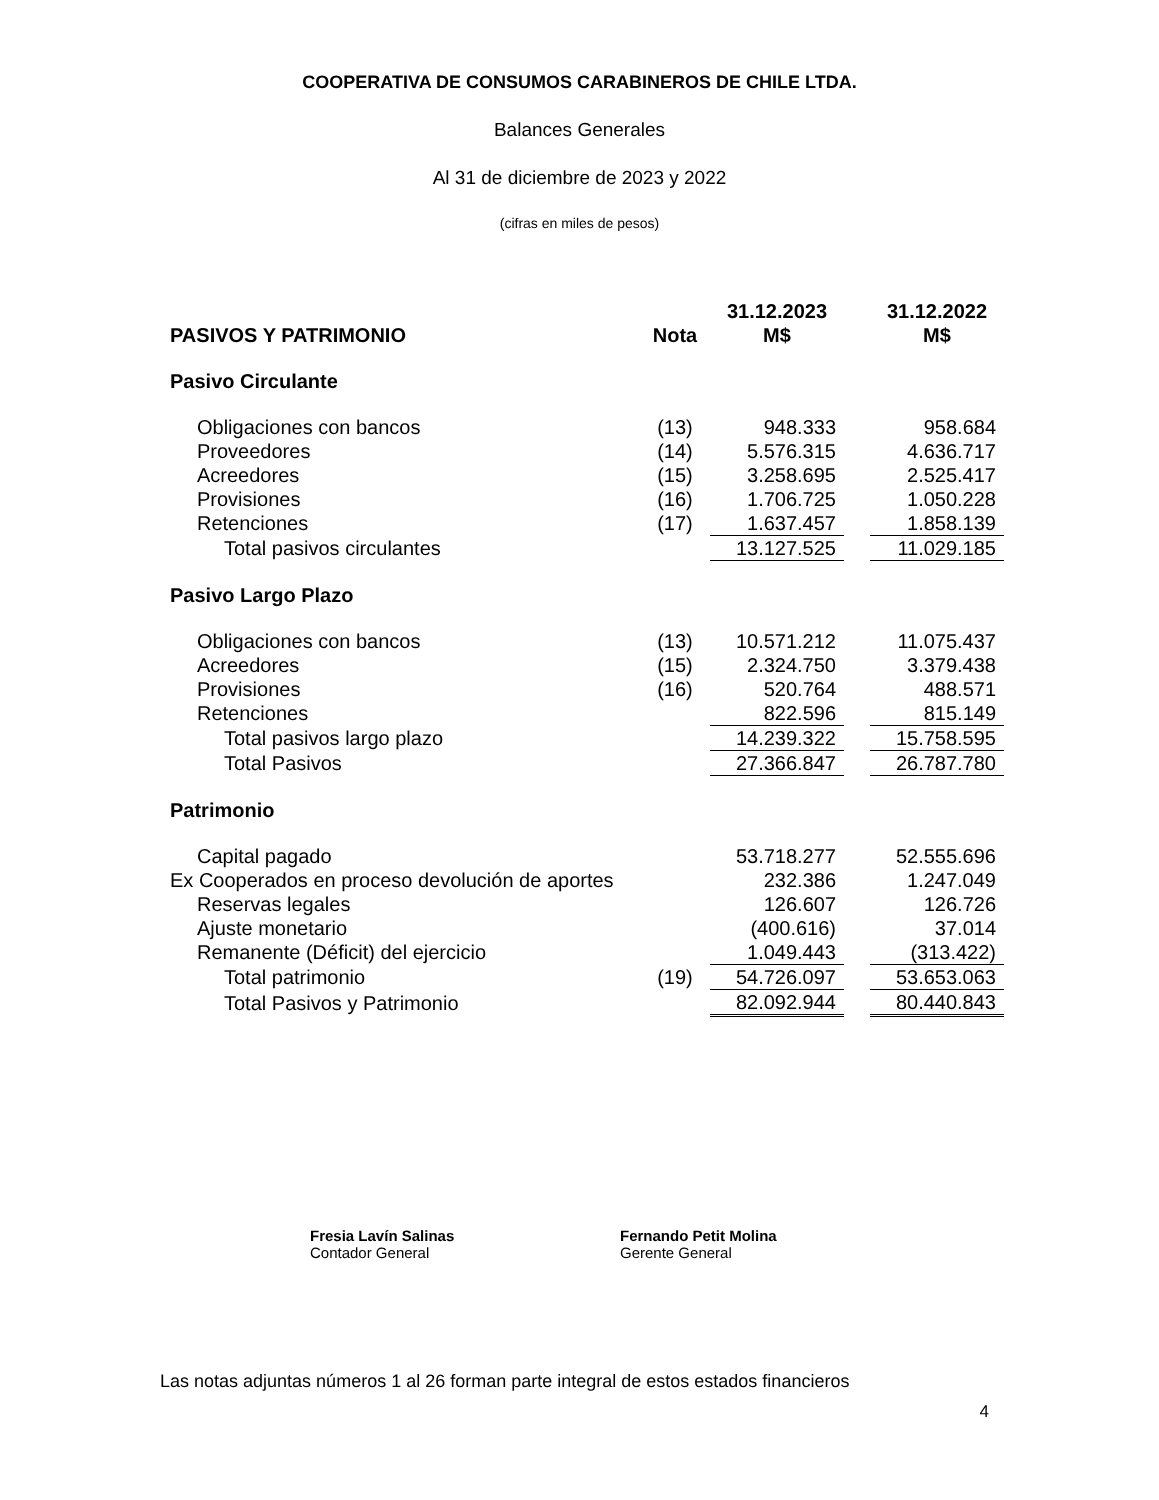COOPERATIVA DE CONSUMOS CARABINEROS DE CHILE LTDA.
Balances Generales
Al 31 de diciembre de 2023 y 2022
(cifras en miles de pesos)
| PASIVOS Y PATRIMONIO | Nota | 31.12.2023 M$ | | 31.12.2022 M$ |
| --- | --- | --- | --- | --- |
| Pasivo Circulante | | | | |
| Obligaciones con bancos | (13) | 948.333 | | 958.684 |
| Proveedores | (14) | 5.576.315 | | 4.636.717 |
| Acreedores | (15) | 3.258.695 | | 2.525.417 |
| Provisiones | (16) | 1.706.725 | | 1.050.228 |
| Retenciones | (17) | 1.637.457 | | 1.858.139 |
| Total pasivos circulantes | | 13.127.525 | | 11.029.185 |
| Pasivo Largo Plazo | | | | |
| Obligaciones con bancos | (13) | 10.571.212 | | 11.075.437 |
| Acreedores | (15) | 2.324.750 | | 3.379.438 |
| Provisiones | (16) | 520.764 | | 488.571 |
| Retenciones | | 822.596 | | 815.149 |
| Total pasivos largo plazo | | 14.239.322 | | 15.758.595 |
| Total Pasivos | | 27.366.847 | | 26.787.780 |
| Patrimonio | | | | |
| Capital pagado | | 53.718.277 | | 52.555.696 |
| Ex Cooperados en proceso devolución de aportes | | 232.386 | | 1.247.049 |
| Reservas legales | | 126.607 | | 126.726 |
| Ajuste monetario | | (400.616) | | 37.014 |
| Remanente (Déficit) del ejercicio | | 1.049.443 | | (313.422) |
| Total patrimonio | (19) | 54.726.097 | | 53.653.063 |
| Total Pasivos y Patrimonio | | 82.092.944 | | 80.440.843 |
Fresia Lavín Salinas
Contador General
Fernando Petit Molina
Gerente General
Las notas adjuntas números 1 al 26 forman parte integral de estos estados financieros
4